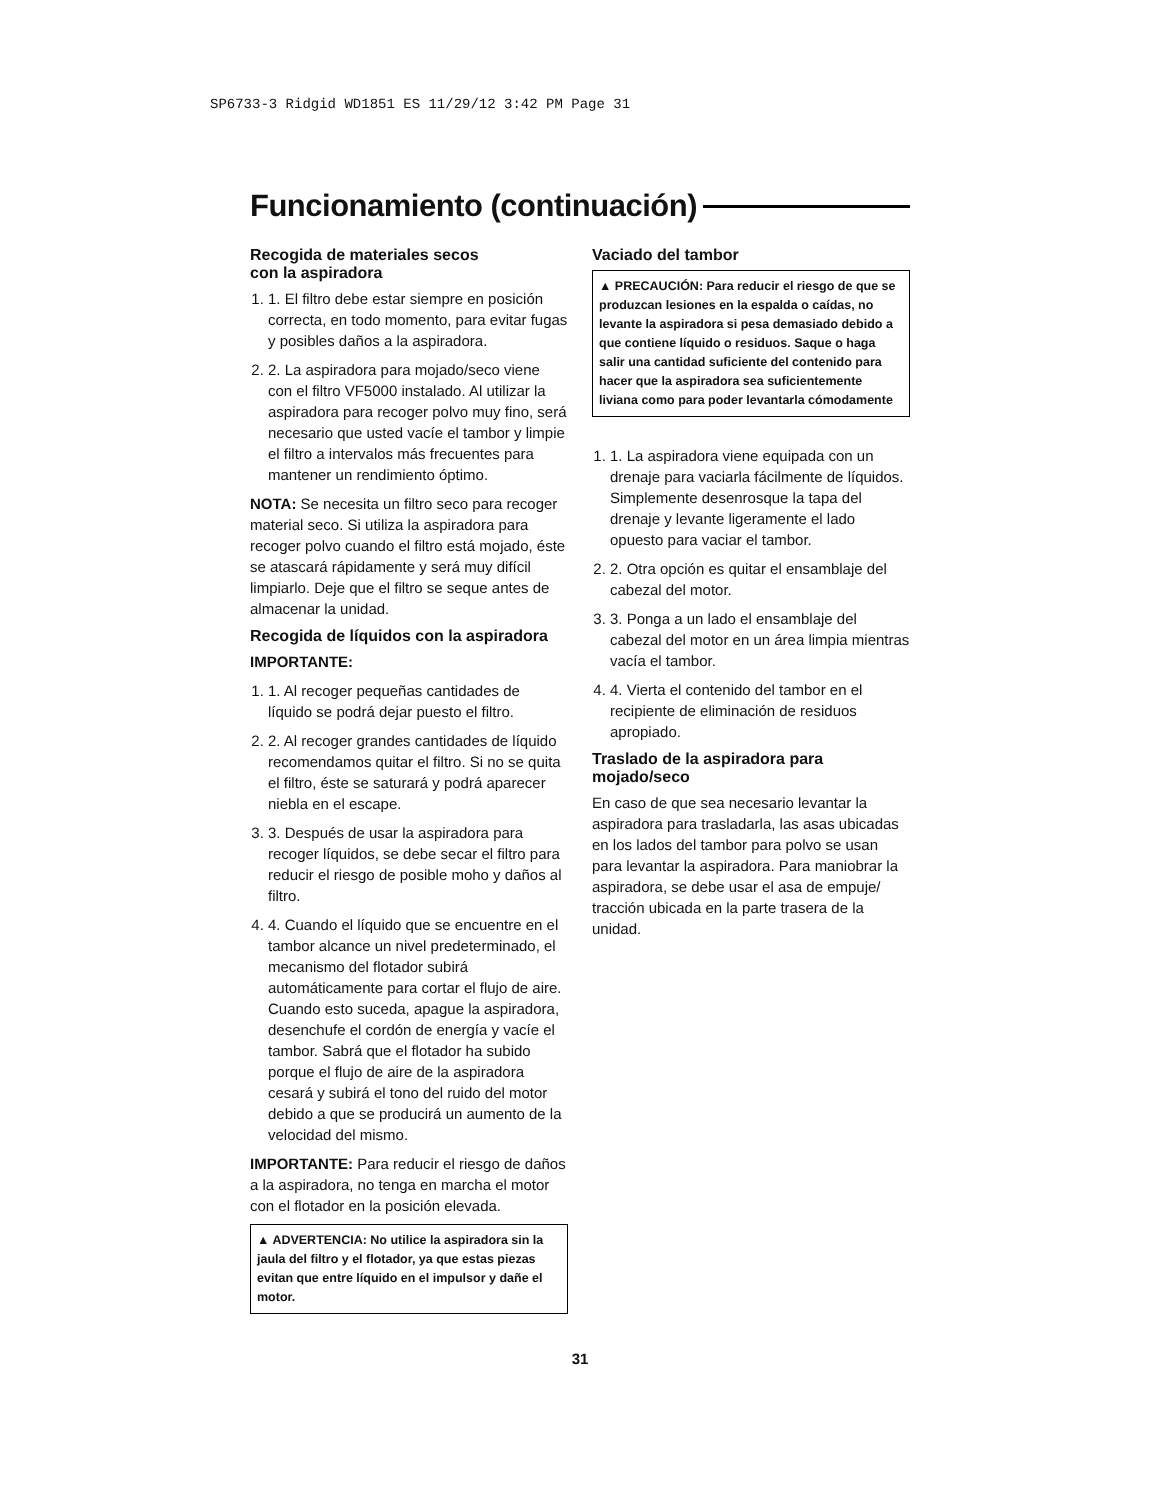SP6733-3 Ridgid WD1851 ES 11/29/12 3:42 PM Page 31
Funcionamiento (continuación)
Recogida de materiales secos
con la aspiradora
1. 1. El filtro debe estar siempre en posición correcta, en todo momento, para evitar fugas y posibles daños a la aspiradora.
2. 2. La aspiradora para mojado/seco viene con el filtro VF5000 instalado. Al utilizar la aspiradora para recoger polvo muy fino, será necesario que usted vacíe el tambor y limpie el filtro a intervalos más frecuentes para mantener un rendimiento óptimo.
NOTA: Se necesita un filtro seco para recoger material seco. Si utiliza la aspiradora para recoger polvo cuando el filtro está mojado, éste se atascará rápidamente y será muy difícil limpiarlo. Deje que el filtro se seque antes de almacenar la unidad.
Recogida de líquidos con la aspiradora
IMPORTANTE:
1. 1. Al recoger pequeñas cantidades de líquido se podrá dejar puesto el filtro.
2. 2. Al recoger grandes cantidades de líquido recomendamos quitar el filtro. Si no se quita el filtro, éste se saturará y podrá aparecer niebla en el escape.
3. 3. Después de usar la aspiradora para recoger líquidos, se debe secar el filtro para reducir el riesgo de posible moho y daños al filtro.
4. 4. Cuando el líquido que se encuentre en el tambor alcance un nivel predeterminado, el mecanismo del flotador subirá automáticamente para cortar el flujo de aire. Cuando esto suceda, apague la aspiradora, desenchufe el cordón de energía y vacíe el tambor. Sabrá que el flotador ha subido porque el flujo de aire de la aspiradora cesará y subirá el tono del ruido del motor debido a que se producirá un aumento de la velocidad del mismo.
IMPORTANTE: Para reducir el riesgo de daños a la aspiradora, no tenga en marcha el motor con el flotador en la posición elevada.
▲ ADVERTENCIA: No utilice la aspiradora sin la jaula del filtro y el flotador, ya que estas piezas evitan que entre líquido en el impulsor y dañe el motor.
Vaciado del tambor
▲ PRECAUCIÓN: Para reducir el riesgo de que se produzcan lesiones en la espalda o caídas, no levante la aspiradora si pesa demasiado debido a que contiene líquido o residuos. Saque o haga salir una cantidad suficiente del contenido para hacer que la aspiradora sea suficientemente liviana como para poder levantarla cómodamente
1. 1. La aspiradora viene equipada con un drenaje para vaciarla fácilmente de líquidos. Simplemente desenrosque la tapa del drenaje y levante ligeramente el lado opuesto para vaciar el tambor.
2. 2. Otra opción es quitar el ensamblaje del cabezal del motor.
3. 3. Ponga a un lado el ensamblaje del cabezal del motor en un área limpia mientras vacía el tambor.
4. 4. Vierta el contenido del tambor en el recipiente de eliminación de residuos apropiado.
Traslado de la aspiradora para
mojado/seco
En caso de que sea necesario levantar la aspiradora para trasladarla, las asas ubicadas en los lados del tambor para polvo se usan para levantar la aspiradora. Para maniobrar la aspiradora, se debe usar el asa de empuje/ tracción ubicada en la parte trasera de la unidad.
31